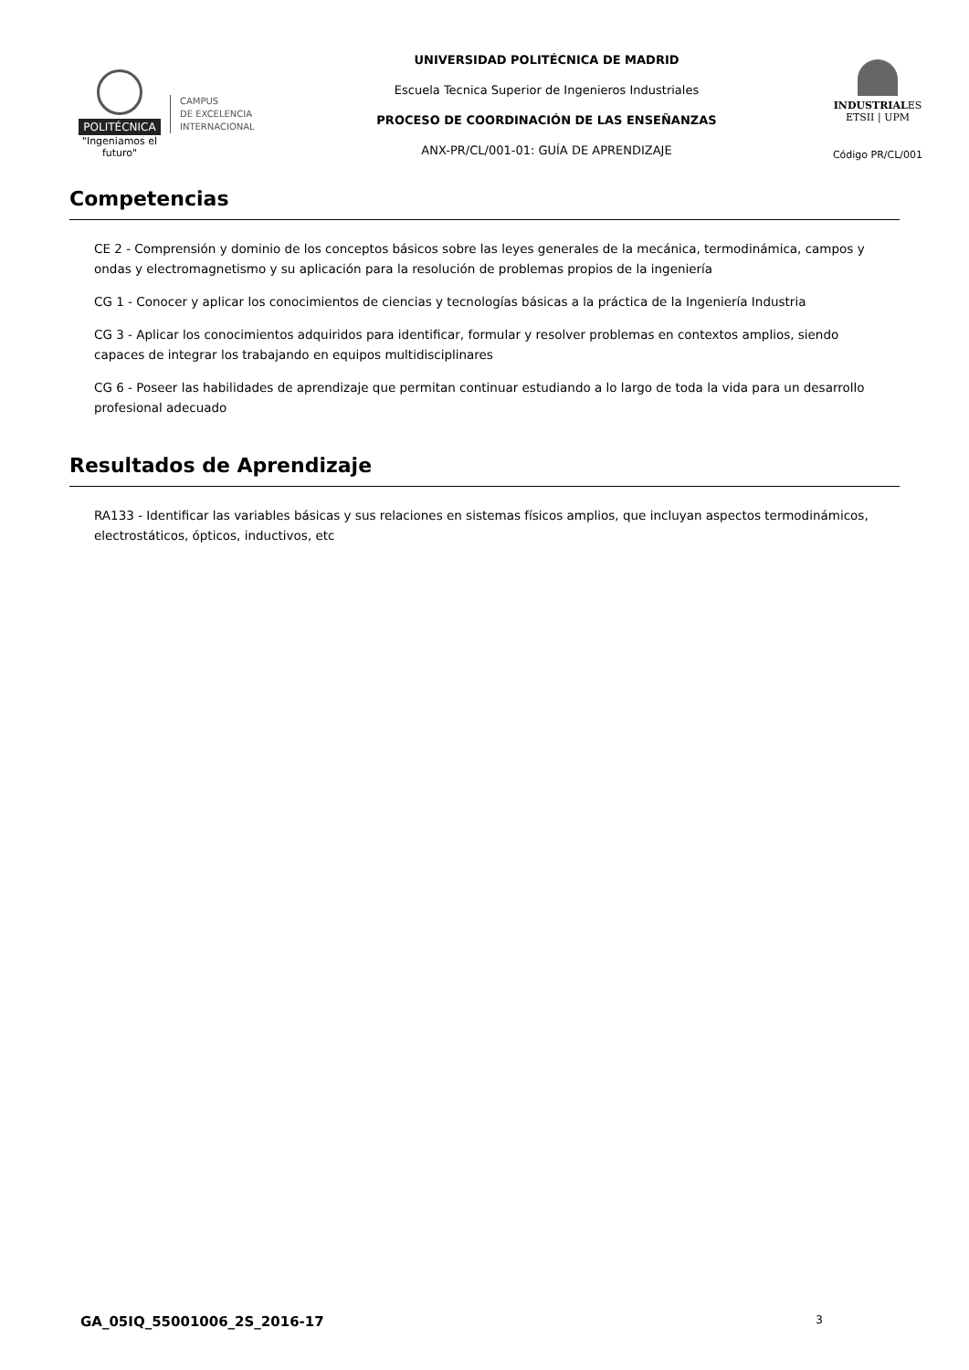POLITÉCNICA
"Ingeniamos el futuro"
CAMPUS
DE EXCELENCIA
INTERNACIONAL
UNIVERSIDAD POLITÉCNICA DE MADRID
Escuela Tecnica Superior de Ingenieros Industriales
PROCESO DE COORDINACIÓN DE LAS ENSEÑANZAS
ANX-PR/CL/001-01: GUÍA DE APRENDIZAJE
INDUSTRIALES
ETSII | UPM
Código PR/CL/001
Competencias
CE 2 - Comprensión y dominio de los conceptos básicos sobre las leyes generales de la mecánica, termodinámica, campos y ondas y electromagnetismo y su aplicación para la resolución de problemas propios de la ingeniería
CG 1 - Conocer y aplicar los conocimientos de ciencias y tecnologías básicas a la práctica de la Ingeniería Industria
CG 3 - Aplicar los conocimientos adquiridos para identificar, formular y resolver problemas en contextos amplios, siendo capaces de integrar los trabajando en equipos multidisciplinares
CG 6 - Poseer las habilidades de aprendizaje que permitan continuar estudiando a lo largo de toda la vida para un desarrollo profesional adecuado
Resultados de Aprendizaje
RA133 - Identificar las variables básicas y sus relaciones en sistemas físicos amplios, que incluyan aspectos termodinámicos, electrostáticos, ópticos, inductivos, etc
GA_05IQ_55001006_2S_2016-17 3